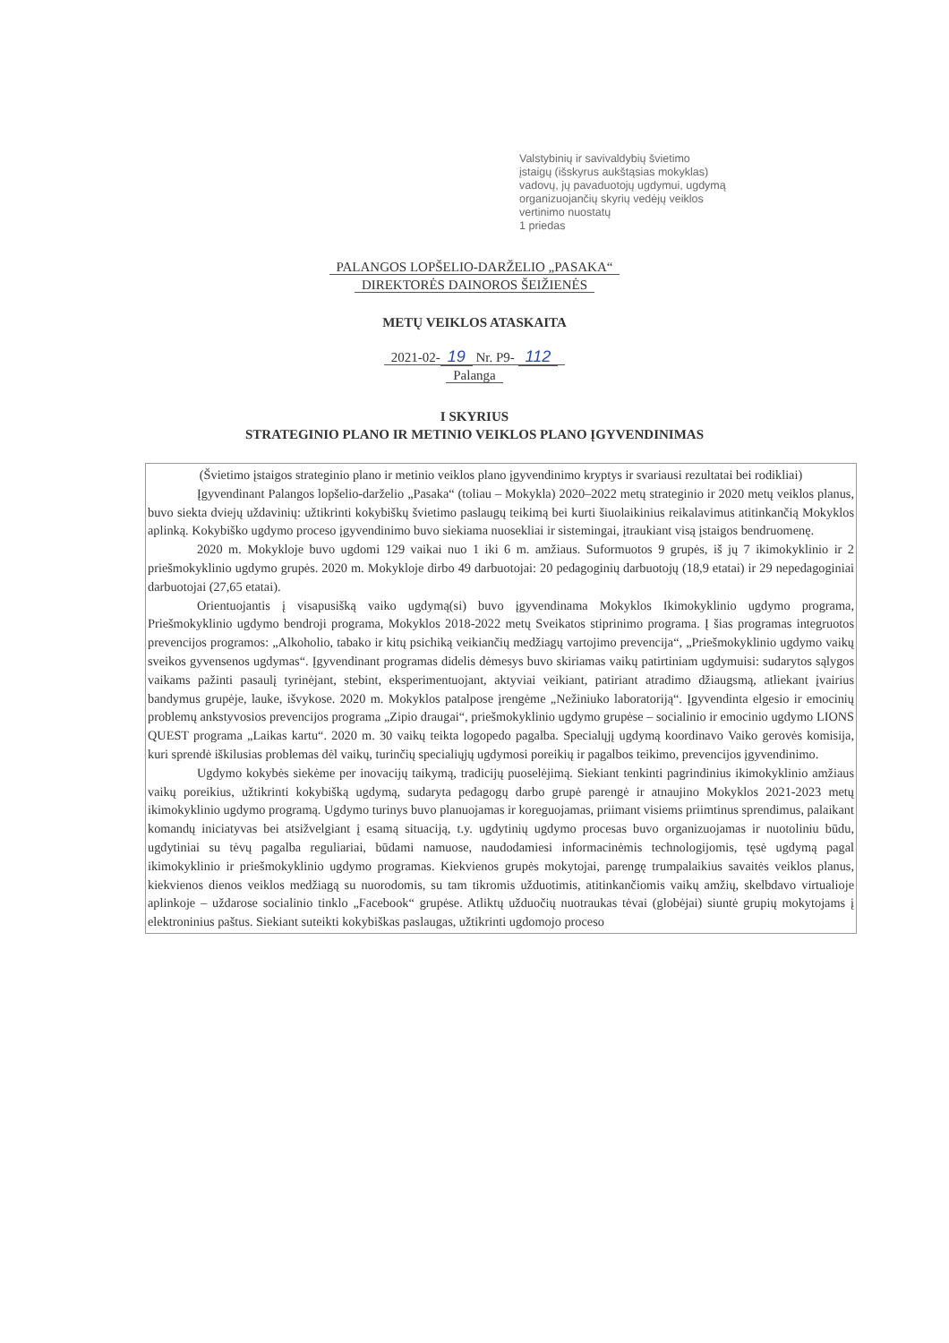Valstybinių ir savivaldybių švietimo
įstaigų (išskyrus aukštąsias mokyklas)
vadovų, jų pavaduotojų ugdymui, ugdymą
organizuojančių skyrių vedėjų veiklos
vertinimo nuostatų
1 priedas
PALANGOS LOPŠELIO-DARŽELIO „PASAKA“
DIREKTORĖS DAINOROS ŠEIŽIENĖS
METŲ VEIKLOS ATASKAITA
2021-02- 19 Nr. P9- 112
Palanga
I SKYRIUS
STRATEGINIO PLANO IR METINIO VEIKLOS PLANO ĮGYVENDINIMAS
(Švietimo įstaigos strateginio plano ir metinio veiklos plano įgyvendinimo kryptys ir svariausi rezultatai bei rodikliai)
Įgyvendinant Palangos lopšelio-darželio „Pasaka“ (toliau – Mokykla) 2020–2022 metų strateginio ir 2020 metų veiklos planus, buvo siekta dviejų uždavinių: užtikrinti kokybiškų švietimo paslaugų teikimą bei kurti šiuolaikinius reikalavimus atitinkančią Mokyklos aplinką. Kokybiško ugdymo proceso įgyvendinimo buvo siekiama nuosekliai ir sistemingai, įtraukiant visą įstaigos bendruomenę.
2020 m. Mokykloje buvo ugdomi 129 vaikai nuo 1 iki 6 m. amžiaus. Suformuotos 9 grupės, iš jų 7 ikimokyklinio ir 2 priešmokyklinio ugdymo grupės. 2020 m. Mokykloje dirbo 49 darbuotojai: 20 pedagoginių darbuotojų (18,9 etatai) ir 29 nepedagoginiai darbuotojai (27,65 etatai).
Orientuojantis į visapusišką vaiko ugdymą(si) buvo įgyvendinama Mokyklos Ikimokyklinio ugdymo programa, Priešmokyklinio ugdymo bendroji programa, Mokyklos 2018-2022 metų Sveikatos stiprinimo programa. Į šias programas integruotos prevencijos programos: „Alkoholio, tabako ir kitų psichiką veikiančių medžiagų vartojimo prevencija“, „Priešmokyklinio ugdymo vaikų sveikos gyvensenos ugdymas“. Įgyvendinant programas didelis dėmesys buvo skiriamas vaikų patirtiniam ugdymuisi: sudarytos sąlygos vaikams pažinti pasaulį tyrinėjant, stebint, eksperimentuojant, aktyviai veikiant, patiriant atradimo džiaugsmą, atliekant įvairius bandymus grupėje, lauke, išvykose. 2020 m. Mokyklos patalpose įrengėme „Nežiniuko laboratoriją“. Įgyvendinta elgesio ir emocinių problemų ankstyvosios prevencijos programa „Zipio draugai“, priešmokyklinio ugdymo grupėse – socialinio ir emocinio ugdymo LIONS QUEST programa „Laikas kartu“. 2020 m. 30 vaikų teikta logopedo pagalba. Specialųjį ugdymą koordinavo Vaiko gerovės komisija, kuri sprendė iškilusias problemas dėl vaikų, turinčių specialiųjų ugdymosi poreikių ir pagalbos teikimo, prevencijos įgyvendinimo.
Ugdymo kokybės siekėme per inovacijų taikymą, tradicijų puoselėjimą. Siekiant tenkinti pagrindinius ikimokyklinio amžiaus vaikų poreikius, užtikrinti kokybišką ugdymą, sudaryta pedagogų darbo grupė parengė ir atnaujino Mokyklos 2021-2023 metų ikimokyklinio ugdymo programą. Ugdymo turinys buvo planuojamas ir koreguojamas, priimant visiems priimtinus sprendimus, palaikant komandų iniciatyvas bei atsižvelgiant į esamą situaciją, t.y. ugdytinių ugdymo procesas buvo organizuojamas ir nuotoliniu būdu, ugdytiniai su tėvų pagalba reguliariai, būdami namuose, naudodamiesi informacinėmis technologijomis, tęsė ugdymą pagal ikimokyklinio ir priešmokyklinio ugdymo programas. Kiekvienos grupės mokytojai, parengę trumpalaikius savaitės veiklos planus, kiekvienos dienos veiklos medžiagą su nuorodomis, su tam tikromis užduotimis, atitinkančiomis vaikų amžių, skelbdavo virtualioje aplinkoje – uždarose socialinio tinklo „Facebook“ grupėse. Atliktų užduočių nuotraukas tėvai (globėjai) siuntė grupių mokytojams į elektroninius paštus. Siekiant suteikti kokybiškas paslaugas, užtikrinti ugdomojo proceso